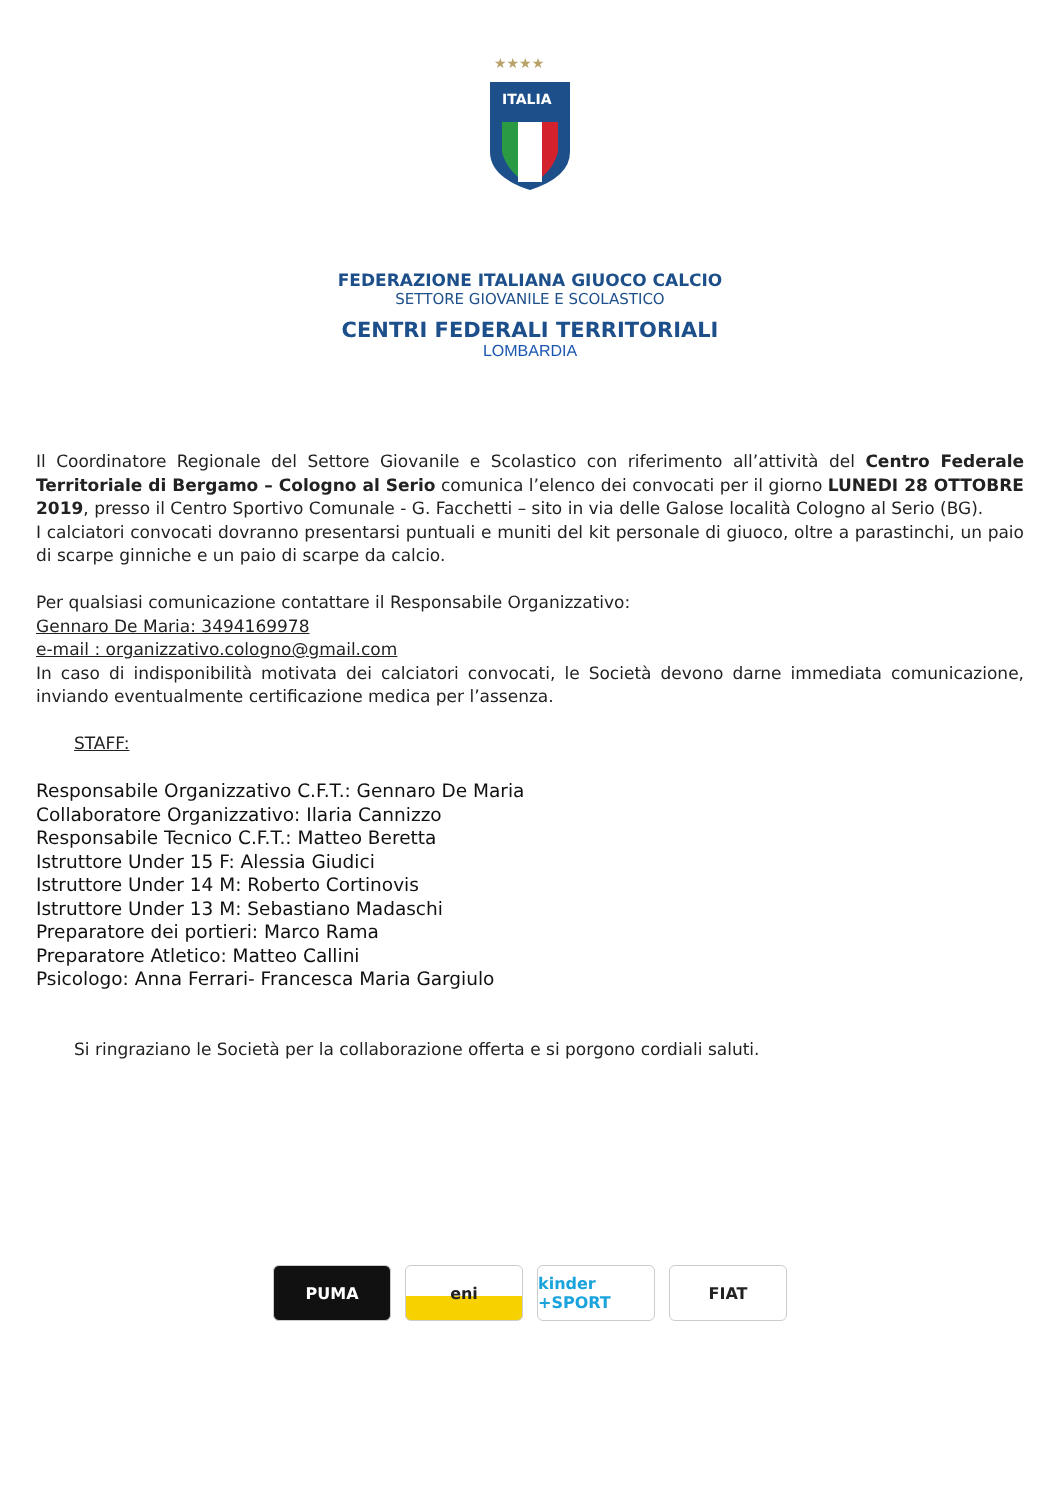★★★★
ITALIA
FEDERAZIONE ITALIANA GIUOCO CALCIO
SETTORE GIOVANILE E SCOLASTICO
CENTRI FEDERALI TERRITORIALI
LOMBARDIA
Il Coordinatore Regionale del Settore Giovanile e Scolastico con riferimento all’attività del Centro Federale Territoriale di Bergamo – Cologno al Serio comunica l’elenco dei convocati per il giorno LUNEDI 28 OTTOBRE 2019, presso il Centro Sportivo Comunale - G. Facchetti – sito in via delle Galose località Cologno al Serio (BG).
I calciatori convocati dovranno presentarsi puntuali e muniti del kit personale di giuoco, oltre a parastinchi, un paio di scarpe ginniche e un paio di scarpe da calcio.
Per qualsiasi comunicazione contattare il Responsabile Organizzativo:
Gennaro De Maria: 3494169978
e-mail : organizzativo.cologno@gmail.com
In caso di indisponibilità motivata dei calciatori convocati, le Società devono darne immediata comunicazione, inviando eventualmente certificazione medica per l’assenza.
STAFF:
Responsabile Organizzativo C.F.T.: Gennaro De Maria
Collaboratore Organizzativo: Ilaria Cannizzo
Responsabile Tecnico C.F.T.: Matteo Beretta
Istruttore Under 15 F: Alessia Giudici
Istruttore Under 14 M: Roberto Cortinovis
Istruttore Under 13 M: Sebastiano Madaschi
Preparatore dei portieri: Marco Rama
Preparatore Atletico: Matteo Callini
Psicologo: Anna Ferrari- Francesca Maria Gargiulo
Si ringraziano le Società per la collaborazione offerta e si porgono cordiali saluti.
PUMA eni kinder +SPORT
FIAT